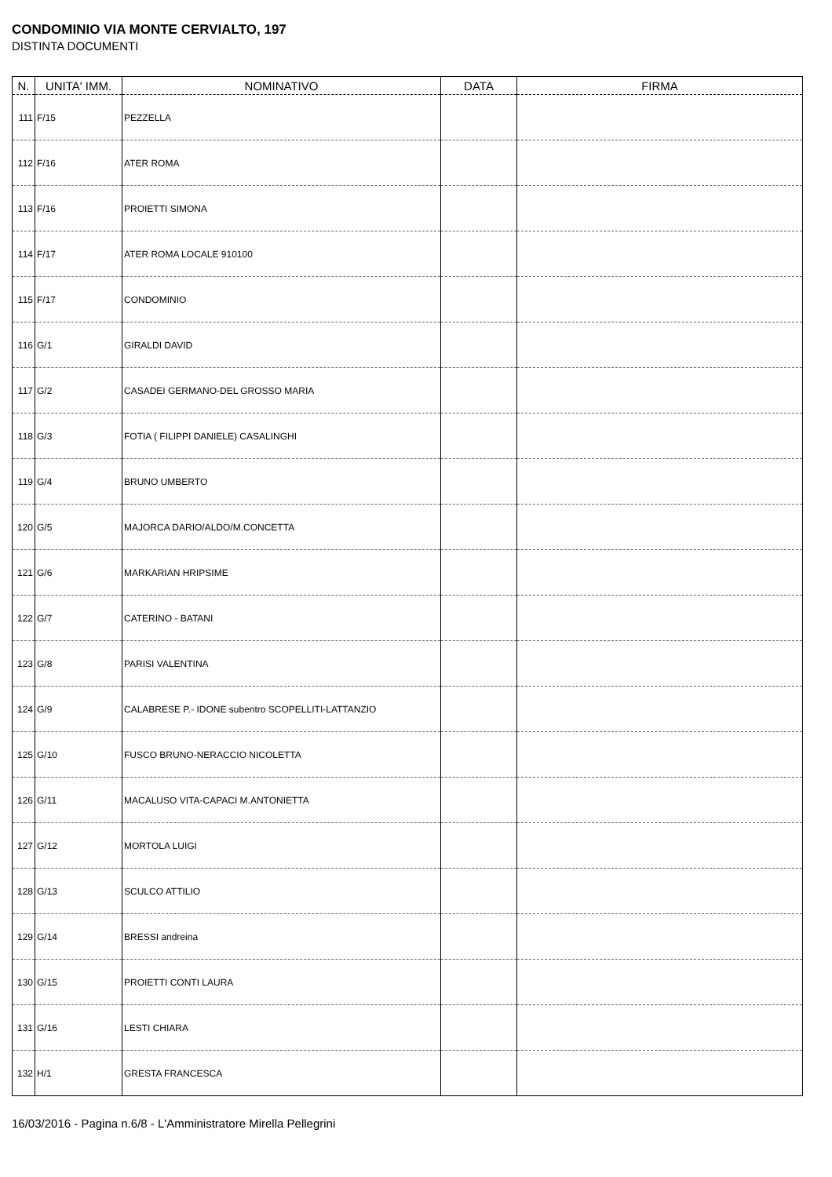CONDOMINIO VIA MONTE CERVIALTO, 197
DISTINTA DOCUMENTI
| N. | UNITA' IMM. | NOMINATIVO | DATA | FIRMA |
| --- | --- | --- | --- | --- |
| 111 | F/15 | PEZZELLA | | |
| 112 | F/16 | ATER ROMA | | |
| 113 | F/16 | PROIETTI SIMONA | | |
| 114 | F/17 | ATER ROMA LOCALE 910100 | | |
| 115 | F/17 | CONDOMINIO | | |
| 116 | G/1 | GIRALDI DAVID | | |
| 117 | G/2 | CASADEI GERMANO-DEL GROSSO MARIA | | |
| 118 | G/3 | FOTIA ( FILIPPI DANIELE) CASALINGHI | | |
| 119 | G/4 | BRUNO UMBERTO | | |
| 120 | G/5 | MAJORCA DARIO/ALDO/M.CONCETTA | | |
| 121 | G/6 | MARKARIAN HRIPSIME | | |
| 122 | G/7 | CATERINO - BATANI | | |
| 123 | G/8 | PARISI VALENTINA | | |
| 124 | G/9 | CALABRESE P.- IDONE subentro SCOPELLITI-LATTANZIO | | |
| 125 | G/10 | FUSCO BRUNO-NERACCIO NICOLETTA | | |
| 126 | G/11 | MACALUSO VITA-CAPACI M.ANTONIETTA | | |
| 127 | G/12 | MORTOLA LUIGI | | |
| 128 | G/13 | SCULCO ATTILIO | | |
| 129 | G/14 | BRESSI andreina | | |
| 130 | G/15 | PROIETTI CONTI LAURA | | |
| 131 | G/16 | LESTI CHIARA | | |
| 132 | H/1 | GRESTA FRANCESCA | | |
16/03/2016 - Pagina n.6/8 - L'Amministratore Mirella Pellegrini